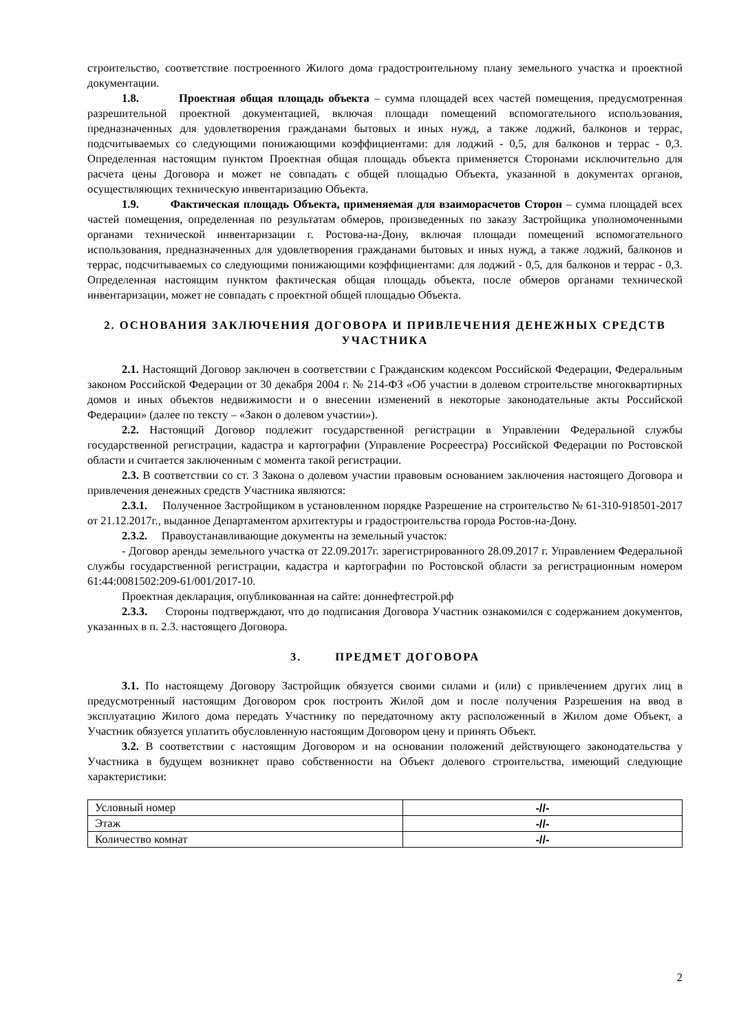строительство, соответствие построенного Жилого дома градостроительному плану земельного участка и проектной документации.
1.8. Проектная общая площадь объекта – сумма площадей всех частей помещения, предусмотренная разрешительной проектной документацией, включая площади помещений вспомогательного использования, предназначенных для удовлетворения гражданами бытовых и иных нужд, а также лоджий, балконов и террас, подсчитываемых со следующими понижающими коэффициентами: для лоджий - 0,5, для балконов и террас - 0,3. Определенная настоящим пунктом Проектная общая площадь объекта применяется Сторонами исключительно для расчета цены Договора и может не совпадать с общей площадью Объекта, указанной в документах органов, осуществляющих техническую инвентаризацию Объекта.
1.9. Фактическая площадь Объекта, применяемая для взаиморасчетов Сторон – сумма площадей всех частей помещения, определенная по результатам обмеров, произведенных по заказу Застройщика уполномоченными органами технической инвентаризации г. Ростова-на-Дону, включая площади помещений вспомогательного использования, предназначенных для удовлетворения гражданами бытовых и иных нужд, а также лоджий, балконов и террас, подсчитываемых со следующими понижающими коэффициентами: для лоджий - 0,5, для балконов и террас - 0,3. Определенная настоящим пунктом фактическая общая площадь объекта, после обмеров органами технической инвентаризации, может не совпадать с проектной общей площадью Объекта.
2. ОСНОВАНИЯ ЗАКЛЮЧЕНИЯ ДОГОВОРА И ПРИВЛЕЧЕНИЯ ДЕНЕЖНЫХ СРЕДСТВ УЧАСТНИКА
2.1. Настоящий Договор заключен в соответствии с Гражданским кодексом Российской Федерации, Федеральным законом Российской Федерации от 30 декабря 2004 г. № 214-ФЗ «Об участии в долевом строительстве многоквартирных домов и иных объектов недвижимости и о внесении изменений в некоторые законодательные акты Российской Федерации» (далее по тексту – «Закон о долевом участии»).
2.2. Настоящий Договор подлежит государственной регистрации в Управлении Федеральной службы государственной регистрации, кадастра и картографии (Управление Росреестра) Российской Федерации по Ростовской области и считается заключенным с момента такой регистрации.
2.3. В соответствии со ст. 3 Закона о долевом участии правовым основанием заключения настоящего Договора и привлечения денежных средств Участника являются:
2.3.1. Полученное Застройщиком в установленном порядке Разрешение на строительство № 61-310-918501-2017 от 21.12.2017г., выданное Департаментом архитектуры и градостроительства города Ростов-на-Дону.
2.3.2. Правоустанавливающие документы на земельный участок:
- Договор аренды земельного участка от 22.09.2017г. зарегистрированного 28.09.2017 г. Управлением Федеральной службы государственной регистрации, кадастра и картографии по Ростовской области за регистрационным номером 61:44:0081502:209-61/001/2017-10.
Проектная декларация, опубликованная на сайте: доннефтестрой.рф
2.3.3. Стороны подтверждают, что до подписания Договора Участник ознакомился с содержанием документов, указанных в п. 2.3. настоящего Договора.
3. ПРЕДМЕТ ДОГОВОРА
3.1. По настоящему Договору Застройщик обязуется своими силами и (или) с привлечением других лиц в предусмотренный настоящим Договором срок построить Жилой дом и после получения Разрешения на ввод в эксплуатацию Жилого дома передать Участнику по передаточному акту расположенный в Жилом доме Объект, а Участник обязуется уплатить обусловленную настоящим Договором цену и принять Объект.
3.2. В соответствии с настоящим Договором и на основании положений действующего законодательства у Участника в будущем возникнет право собственности на Объект долевого строительства, имеющий следующие характеристики:
| Условный номер | -//- |
| Этаж | -//- |
| Количество комнат | -//- |
2